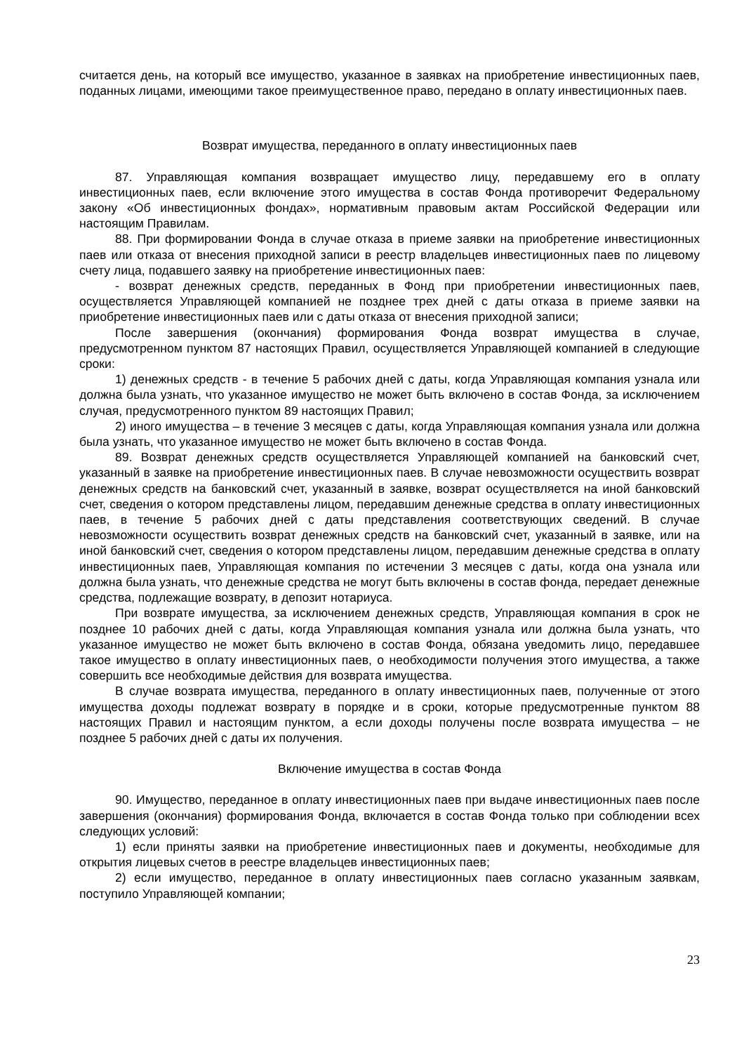считается день, на который все имущество, указанное в заявках на приобретение инвестиционных паев, поданных лицами, имеющими такое преимущественное право, передано в оплату инвестиционных паев.
Возврат имущества, переданного в оплату инвестиционных паев
87. Управляющая компания возвращает имущество лицу, передавшему его в оплату инвестиционных паев, если включение этого имущества в состав Фонда противоречит Федеральному закону «Об инвестиционных фондах», нормативным правовым актам Российской Федерации или настоящим Правилам.
88. При формировании Фонда в случае отказа в приеме заявки на приобретение инвестиционных паев или отказа от внесения приходной записи в реестр владельцев инвестиционных паев по лицевому счету лица, подавшего заявку на приобретение инвестиционных паев:
- возврат денежных средств, переданных в Фонд при приобретении инвестиционных паев, осуществляется Управляющей компанией не позднее трех дней с даты отказа в приеме заявки на приобретение инвестиционных паев или с даты отказа от внесения приходной записи;
После завершения (окончания) формирования Фонда возврат имущества в случае, предусмотренном пунктом 87 настоящих Правил, осуществляется Управляющей компанией в следующие сроки:
1) денежных средств - в течение 5 рабочих дней с даты, когда Управляющая компания узнала или должна была узнать, что указанное имущество не может быть включено в состав Фонда, за исключением случая, предусмотренного пунктом 89 настоящих Правил;
2) иного имущества – в течение 3 месяцев с даты, когда Управляющая компания узнала или должна была узнать, что указанное имущество не может быть включено в состав Фонда.
89. Возврат денежных средств осуществляется Управляющей компанией на банковский счет, указанный в заявке на приобретение инвестиционных паев. В случае невозможности осуществить возврат денежных средств на банковский счет, указанный в заявке, возврат осуществляется на иной банковский счет, сведения о котором представлены лицом, передавшим денежные средства в оплату инвестиционных паев, в течение 5 рабочих дней с даты представления соответствующих сведений. В случае невозможности осуществить возврат денежных средств на банковский счет, указанный в заявке, или на иной банковский счет, сведения о котором представлены лицом, передавшим денежные средства в оплату инвестиционных паев, Управляющая компания по истечении 3 месяцев с даты, когда она узнала или должна была узнать, что денежные средства не могут быть включены в состав фонда, передает денежные средства, подлежащие возврату, в депозит нотариуса.
При возврате имущества, за исключением денежных средств, Управляющая компания в срок не позднее 10 рабочих дней с даты, когда Управляющая компания узнала или должна была узнать, что указанное имущество не может быть включено в состав Фонда, обязана уведомить лицо, передавшее такое имущество в оплату инвестиционных паев, о необходимости получения этого имущества, а также совершить все необходимые действия для возврата имущества.
В случае возврата имущества, переданного в оплату инвестиционных паев, полученные от этого имущества доходы подлежат возврату в порядке и в сроки, которые предусмотренные пунктом 88 настоящих Правил и настоящим пунктом, а если доходы получены после возврата имущества – не позднее 5 рабочих дней с даты их получения.
Включение имущества в состав Фонда
90. Имущество, переданное в оплату инвестиционных паев при выдаче инвестиционных паев после завершения (окончания) формирования Фонда, включается в состав Фонда только при соблюдении всех следующих условий:
1) если приняты заявки на приобретение инвестиционных паев и документы, необходимые для открытия лицевых счетов в реестре владельцев инвестиционных паев;
2) если имущество, переданное в оплату инвестиционных паев согласно указанным заявкам, поступило Управляющей компании;
23